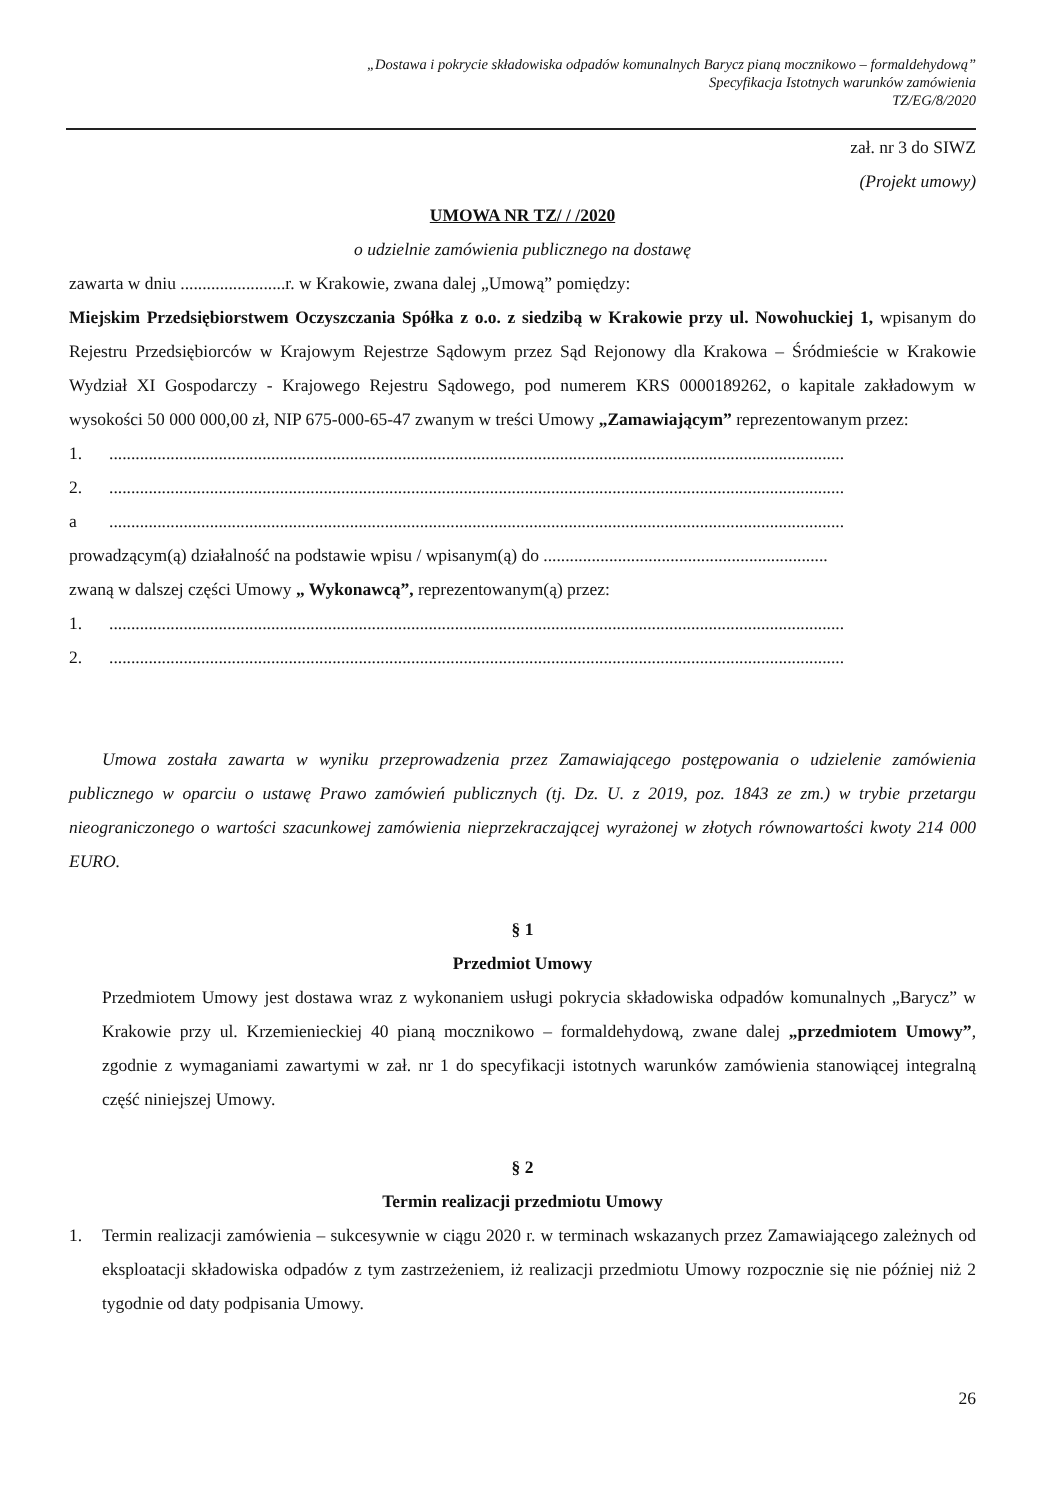„Dostawa i pokrycie składowiska odpadów komunalnych Barycz pianą mocznikowo – formaldehydową”
Specyfikacja Istotnych warunków zamówienia
TZ/EG/8/2020
zał. nr 3 do SIWZ
(Projekt umowy)
UMOWA NR TZ/ / /2020
o udzielnie zamówienia publicznego na dostawę
zawarta w dniu ........................r. w Krakowie, zwana dalej „Umową” pomiędzy:
Miejskim Przedsiębiorstwem Oczyszczania Spółka z o.o. z siedzibą w Krakowie przy ul. Nowohuckiej 1, wpisanym do Rejestru Przedsiębiorców w Krajowym Rejestrze Sądowym przez Sąd Rejonowy dla Krakowa – Śródmieście w Krakowie Wydział XI Gospodarczy - Krajowego Rejestru Sądowego, pod numerem KRS 0000189262, o kapitale zakładowym w wysokości 50 000 000,00 zł, NIP 675-000-65-47 zwanym w treści Umowy „Zamawiającym” reprezentowanym przez:
1.........................................................................................................................................................................
2.........................................................................................................................................................................
a........................................................................................................................................................................
prowadzącym(ą) działalność na podstawie wpisu / wpisanym(ą) do .................................................................
zwaną w dalszej części Umowy „ Wykonawcą”, reprezentowanym(ą) przez:
1.........................................................................................................................................................................
2.........................................................................................................................................................................
Umowa została zawarta w wyniku przeprowadzenia przez Zamawiającego postępowania o udzielenie zamówienia publicznego w oparciu o ustawę Prawo zamówień publicznych (tj. Dz. U. z 2019, poz. 1843 ze zm.) w trybie przetargu nieograniczonego o wartości szacunkowej zamówienia nieprzekraczającej wyrażonej w złotych równowartości kwoty 214 000 EURO.
§ 1
Przedmiot Umowy
Przedmiotem Umowy jest dostawa wraz z wykonaniem usługi pokrycia składowiska odpadów komunalnych „Barycz” w Krakowie przy ul. Krzemienieckiej 40 pianą mocznikowo – formaldehydową, zwane dalej „przedmiotem Umowy”, zgodnie z wymaganiami zawartymi w zał. nr 1 do specyfikacji istotnych warunków zamówienia stanowiącej integralną część niniejszej Umowy.
§ 2
Termin realizacji przedmiotu Umowy
1. Termin realizacji zamówienia – sukcesywnie w ciągu 2020 r. w terminach wskazanych przez Zamawiającego zależnych od eksploatacji składowiska odpadów z tym zastrzeżeniem, iż realizacji przedmiotu Umowy rozpocznie się nie później niż 2 tygodnie od daty podpisania Umowy.
26